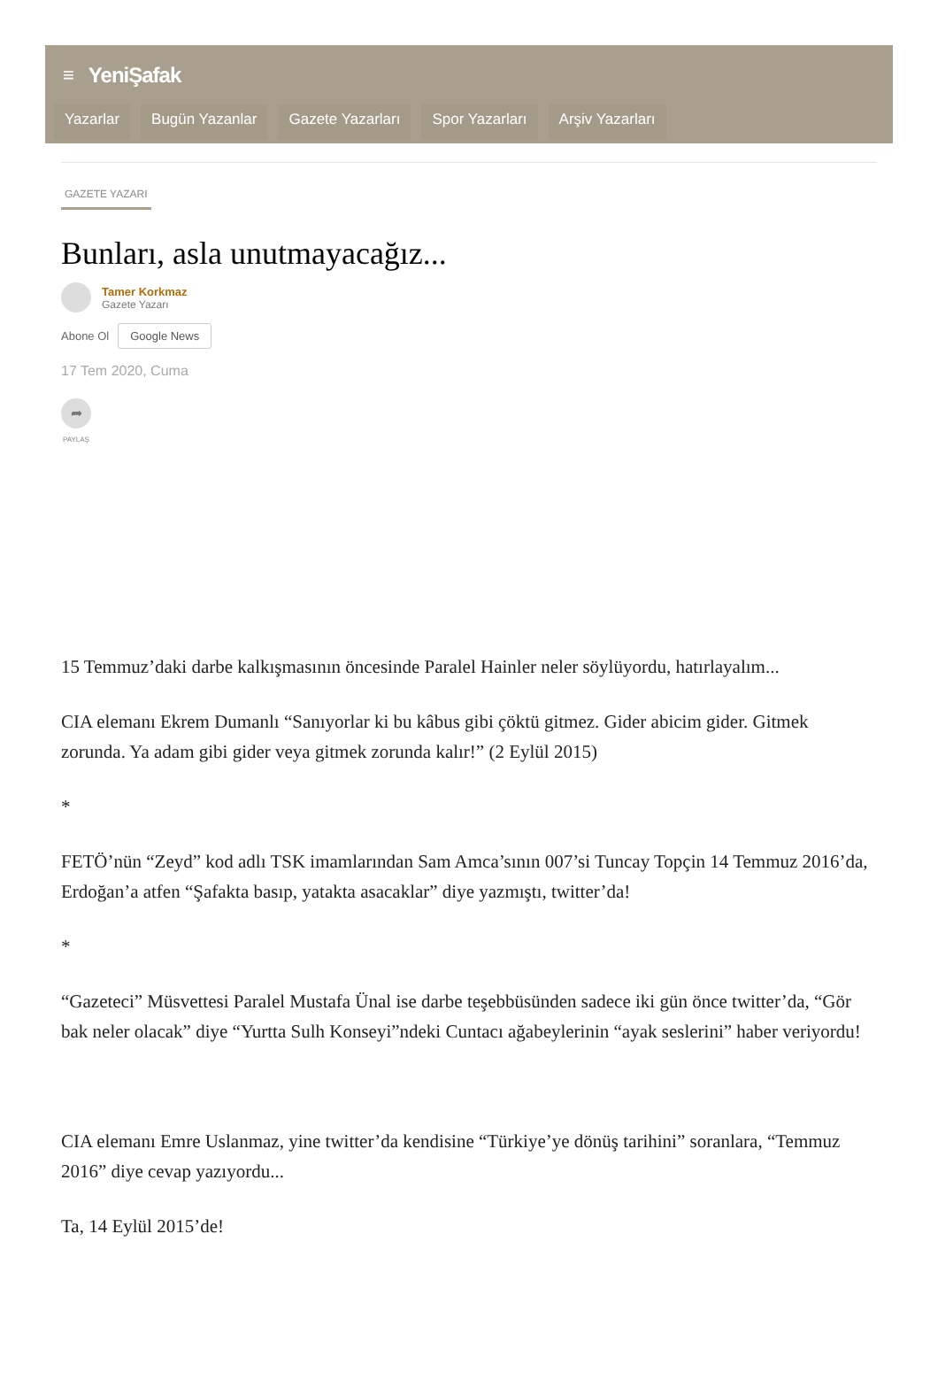≡ YeniŞafak
Yazarlar Bugün Yazanlar Gazete Yazarları Spor Yazarları Arşiv Yazarları
GAZETE YAZARI
Bunları, asla unutmayacağız...
Tamer Korkmaz
Gazete Yazarı
Abone Ol Google News
17 Tem 2020, Cuma
➦
PAYLAŞ
15 Temmuz’daki darbe kalkışmasının öncesinde Paralel Hainler neler söylüyordu, hatırlayalım...
CIA elemanı Ekrem Dumanlı “Sanıyorlar ki bu kâbus gibi çöktü gitmez. Gider abicim gider. Gitmek zorunda. Ya adam gibi gider veya gitmek zorunda kalır!” (2 Eylül 2015)
*
FETÖ’nün “Zeyd” kod adlı TSK imamlarından Sam Amca’sının 007’si Tuncay Topçin 14 Temmuz 2016’da, Erdoğan’a atfen “Şafakta basıp, yatakta asacaklar” diye yazmıştı, twitter’da!
*
“Gazeteci” Müsvettesi Paralel Mustafa Ünal ise darbe teşebbüsünden sadece iki gün önce twitter’da, “Gör bak neler olacak” diye “Yurtta Sulh Konseyi”ndeki Cuntacı ağabeylerinin “ayak seslerini” haber veriyordu!
CIA elemanı Emre Uslanmaz, yine twitter’da kendisine “Türkiye’ye dönüş tarihini” soranlara, “Temmuz 2016” diye cevap yazıyordu...
Ta, 14 Eylül 2015’de!